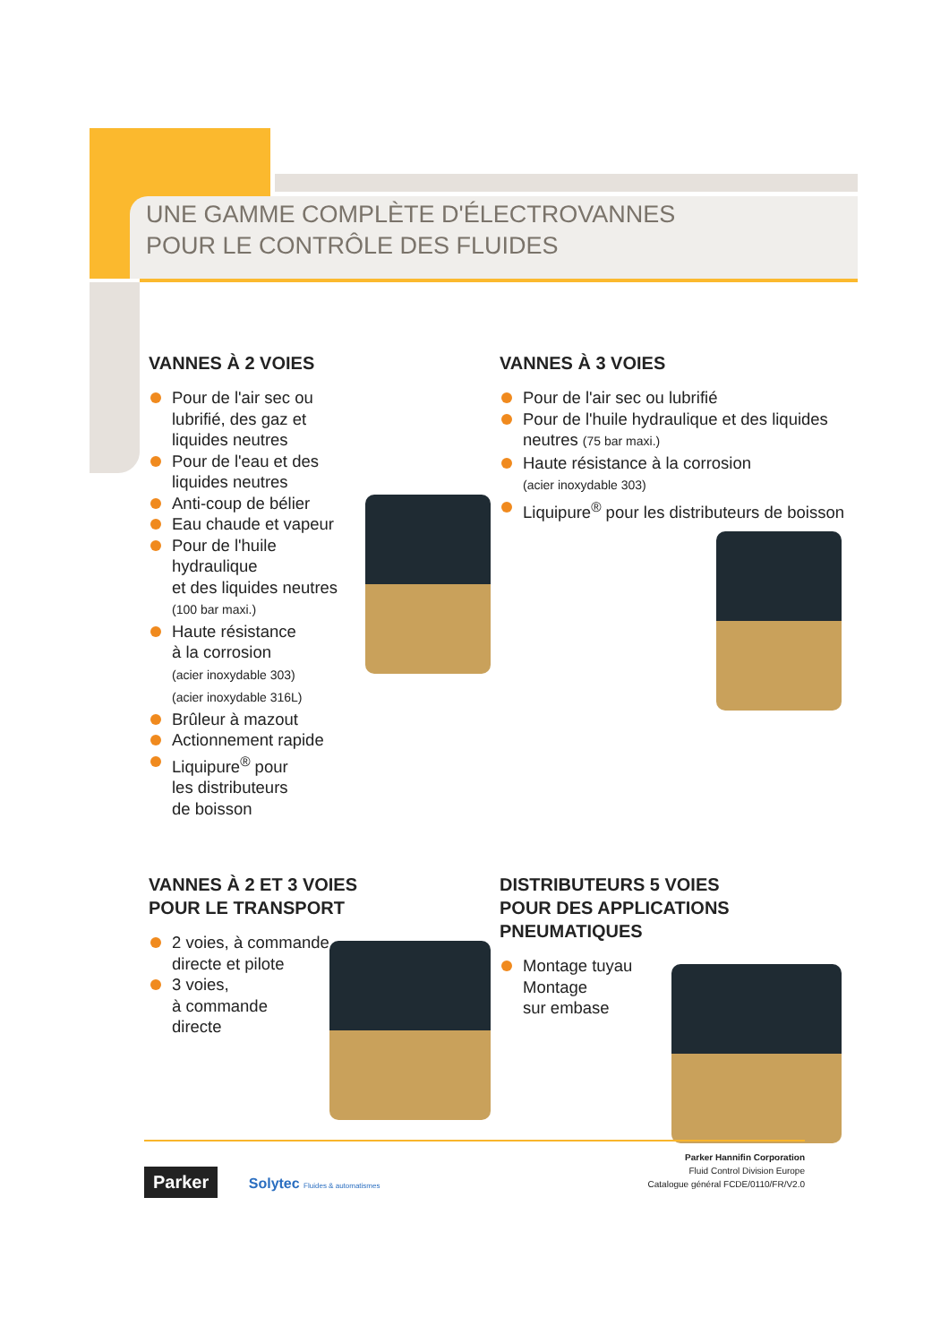UNE GAMME COMPLÈTE D'ÉLECTROVANNES
POUR LE CONTRÔLE DES FLUIDES
VANNES À 2 VOIES
Pour de l'air sec ou lubrifié, des gaz et liquides neutres
Pour de l'eau et des liquides neutres
Anti-coup de bélier
Eau chaude et vapeur
Pour de l'huile hydraulique
et des liquides neutres
(100 bar maxi.)
Haute résistance
à la corrosion
(acier inoxydable 303)
(acier inoxydable 316L)
Brûleur à mazout
Actionnement rapide
Liquipure<sup>®</sup> pour
les distributeurs
de boisson
VANNES À 3 VOIES
Pour de l'air sec ou lubrifié
Pour de l'huile hydraulique et des liquides neutres (75 bar maxi.)
Haute résistance à la corrosion
(acier inoxydable 303)
Liquipure<sup>®</sup> pour les distributeurs de boisson
VANNES À 2 ET 3 VOIES
POUR LE TRANSPORT
2 voies, à commande directe et pilote
3 voies,
à commande
directe
DISTRIBUTEURS 5 VOIES
POUR DES APPLICATIONS
PNEUMATIQUES
Montage tuyau
Montage
sur embase
Parker Solytec Fluides & automatismes
Parker Hannifin Corporation
Fluid Control Division Europe
Catalogue général FCDE/0110/FR/V2.0